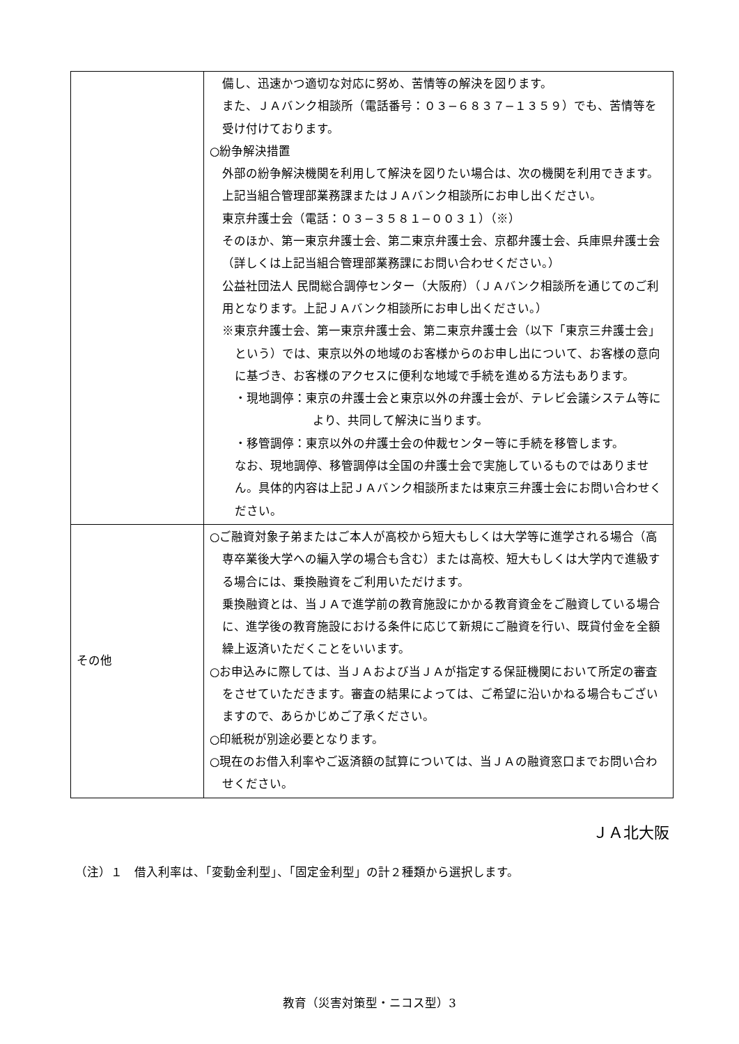| | 備し、迅速かつ適切な対応に努め、苦情等の解決を図ります。 また、ＪＡバンク相談所（電話番号：０３−６８３７−１３５９）でも、苦情等を受け付けております。 ○紛争解決措置 外部の紛争解決機関を利用して解決を図りたい場合は、次の機関を利用できます。上記当組合管理部業務課またはＪＡバンク相談所にお申し出ください。 東京弁護士会（電話：０３−３５８１−００３１）（※） そのほか、第一東京弁護士会、第二東京弁護士会、京都弁護士会、兵庫県弁護士会（詳しくは上記当組合管理部業務課にお問い合わせください。） 公益社団法人 民間総合調停センター（大阪府）（ＪＡバンク相談所を通じてのご利用となります。上記ＪＡバンク相談所にお申し出ください。） ※東京弁護士会、第一東京弁護士会、第二東京弁護士会（以下「東京三弁護士会」という）では、東京以外の地域のお客様からのお申し出について、お客様の意向に基づき、お客様のアクセスに便利な地域で手続を進める方法もあります。 ・現地調停：東京の弁護士会と東京以外の弁護士会が、テレビ会議システム等により、共同して解決に当ります。 ・移管調停：東京以外の弁護士会の仲裁センター等に手続を移管します。 なお、現地調停、移管調停は全国の弁護士会で実施しているものではありません。具体的内容は上記ＪＡバンク相談所または東京三弁護士会にお問い合わせください。 |
| その他 | ○ご融資対象子弟またはご本人が高校から短大もしくは大学等に進学される場合（高専卒業後大学への編入学の場合も含む）または高校、短大もしくは大学内で進級する場合には、乗換融資をご利用いただけます。 乗換融資とは、当ＪＡで進学前の教育施設にかかる教育資金をご融資している場合に、進学後の教育施設における条件に応じて新規にご融資を行い、既貸付金を全額繰上返済いただくことをいいます。 ○お申込みに際しては、当ＪＡおよび当ＪＡが指定する保証機関において所定の審査をさせていただきます。審査の結果によっては、ご希望に沿いかねる場合もございますので、あらかじめご了承ください。 ○印紙税が別途必要となります。 ○現在のお借入利率やご返済額の試算については、当ＪＡの融資窓口までお問い合わせください。 |
ＪＡ北大阪
（注）１　借入利率は、「変動金利型」、「固定金利型」の計２種類から選択します。
教育（災害対策型・ニコス型）3